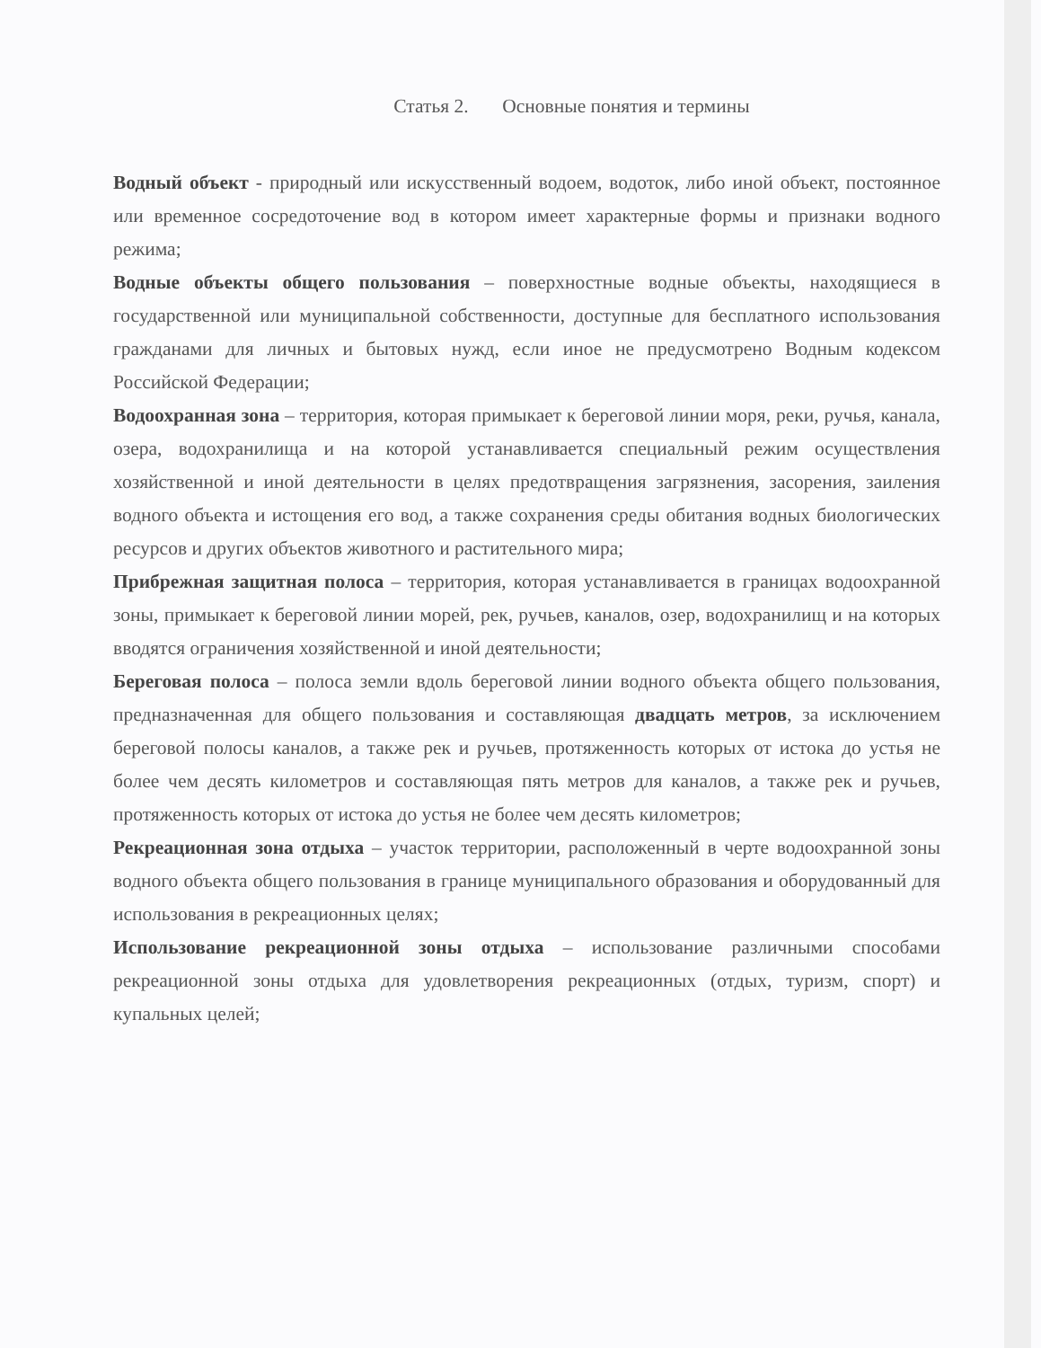Статья 2. Основные понятия и термины
Водный объект - природный или искусственный водоем, водоток, либо иной объект, постоянное или временное сосредоточение вод в котором имеет характерные формы и признаки водного режима;
Водные объекты общего пользования – поверхностные водные объекты, находящиеся в государственной или муниципальной собственности, доступные для бесплатного использования гражданами для личных и бытовых нужд, если иное не предусмотрено Водным кодексом Российской Федерации;
Водоохранная зона – территория, которая примыкает к береговой линии моря, реки, ручья, канала, озера, водохранилища и на которой устанавливается специальный режим осуществления хозяйственной и иной деятельности в целях предотвращения загрязнения, засорения, заиления водного объекта и истощения его вод, а также сохранения среды обитания водных биологических ресурсов и других объектов животного и растительного мира;
Прибрежная защитная полоса – территория, которая устанавливается в границах водоохранной зоны, примыкает к береговой линии морей, рек, ручьев, каналов, озер, водохранилищ и на которых вводятся ограничения хозяйственной и иной деятельности;
Береговая полоса – полоса земли вдоль береговой линии водного объекта общего пользования, предназначенная для общего пользования и составляющая двадцать метров, за исключением береговой полосы каналов, а также рек и ручьев, протяженность которых от истока до устья не более чем десять километров и составляющая пять метров для каналов, а также рек и ручьев, протяженность которых от истока до устья не более чем десять километров;
Рекреационная зона отдыха – участок территории, расположенный в черте водоохранной зоны водного объекта общего пользования в границе муниципального образования и оборудованный для использования в рекреационных целях;
Использование рекреационной зоны отдыха – использование различными способами рекреационной зоны отдыха для удовлетворения рекреационных (отдых, туризм, спорт) и купальных целей;